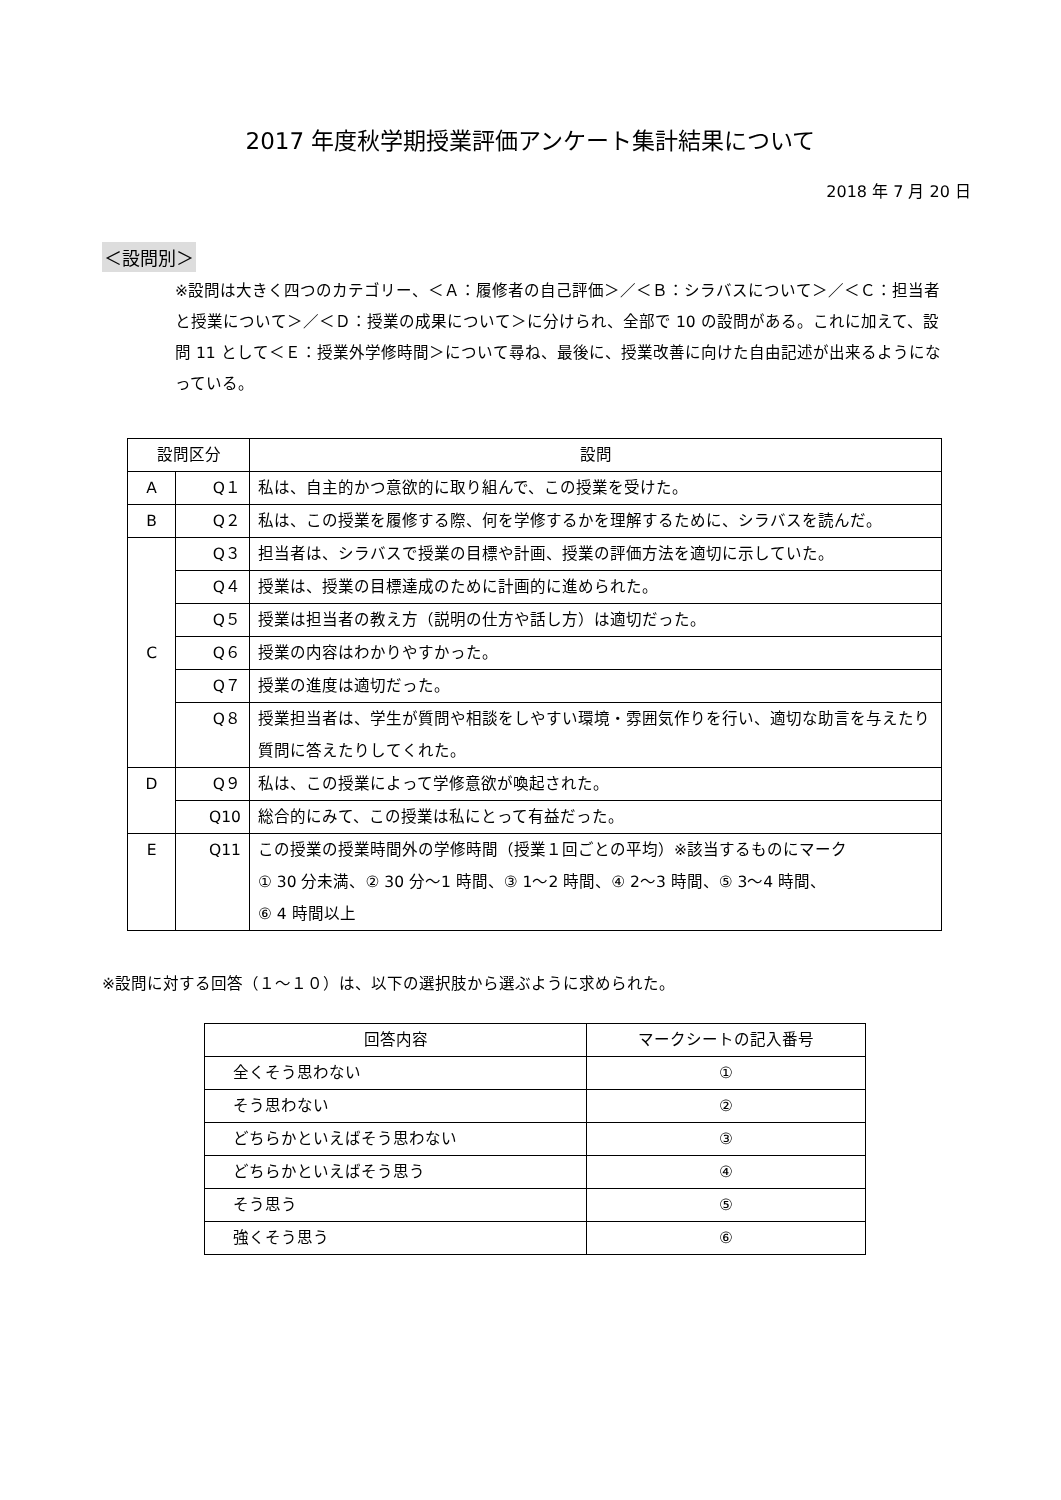2017 年度秋学期授業評価アンケート集計結果について
2018 年 7 月 20 日
＜設問別＞
※設問は大きく四つのカテゴリー、＜Ａ：履修者の自己評価＞／＜Ｂ：シラバスについて＞／＜Ｃ：担当者と授業について＞／＜Ｄ：授業の成果について＞に分けられ、全部で 10 の設問がある。これに加えて、設問 11 として＜Ｅ：授業外学修時間＞について尋ね、最後に、授業改善に向けた自由記述が出来るようになっている。
| 設問区分 | | 設問 |
| --- | --- | --- |
| A | Q１ | 私は、自主的かつ意欲的に取り組んで、この授業を受けた。 |
| B | Q２ | 私は、この授業を履修する際、何を学修するかを理解するために、シラバスを読んだ。 |
| C | Q３ | 担当者は、シラバスで授業の目標や計画、授業の評価方法を適切に示していた。 |
| | Q４ | 授業は、授業の目標達成のために計画的に進められた。 |
| | Q５ | 授業は担当者の教え方（説明の仕方や話し方）は適切だった。 |
| | Q６ | 授業の内容はわかりやすかった。 |
| | Q７ | 授業の進度は適切だった。 |
| | Q８ | 授業担当者は、学生が質問や相談をしやすい環境・雰囲気作りを行い、適切な助言を与えたり質問に答えたりしてくれた。 |
| D | Q９ | 私は、この授業によって学修意欲が喚起された。 |
| | Q10 | 総合的にみて、この授業は私にとって有益だった。 |
| E | Q11 | この授業の授業時間外の学修時間（授業１回ごとの平均）※該当するものにマーク ① 30 分未満、② 30 分〜1 時間、③ 1〜2 時間、④ 2〜3 時間、⑤ 3〜4 時間、 ⑥ 4 時間以上 |
※設問に対する回答（１〜１０）は、以下の選択肢から選ぶように求められた。
| 回答内容 | マークシートの記入番号 |
| --- | --- |
| 全くそう思わない | ① |
| そう思わない | ② |
| どちらかといえばそう思わない | ③ |
| どちらかといえばそう思う | ④ |
| そう思う | ⑤ |
| 強くそう思う | ⑥ |